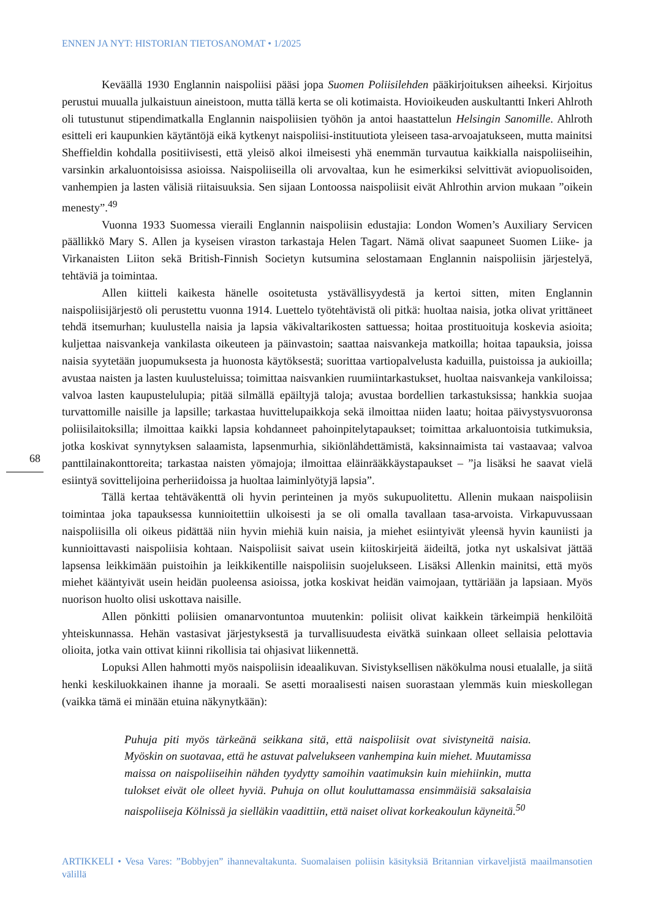ENNEN JA NYT: HISTORIAN TIETOSANOMAT • 1/2025
Keväällä 1930 Englannin naispoliisi pääsi jopa Suomen Poliisilehden pääkirjoituksen aiheeksi. Kirjoitus perustui muualla julkaistuun aineistoon, mutta tällä kerta se oli kotimaista. Hovioikeuden auskultantti Inkeri Ahlroth oli tutustunut stipendimatkalla Englannin naispoliisien työhön ja antoi haastattelun Helsingin Sanomille. Ahlroth esitteli eri kaupunkien käytäntöjä eikä kytkenyt naispoliisi-instituutiota yleiseen tasa-arvoajatukseen, mutta mainitsi Sheffieldin kohdalla positiivisesti, että yleisö alkoi ilmeisesti yhä enemmän turvautua kaikkialla naispoliiseihin, varsinkin arkaluontoisissa asioissa. Naispoliiseilla oli arvovaltaa, kun he esimerkiksi selvittivät aviopuolisoiden, vanhempien ja lasten välisiä riitaisuuksia. Sen sijaan Lontoossa naispoliisit eivät Ahlrothin arvion mukaan ”oikein menesty”.<sup>49</sup>
Vuonna 1933 Suomessa vieraili Englannin naispoliisin edustajia: London Women’s Auxiliary Servicen päällikkö Mary S. Allen ja kyseisen viraston tarkastaja Helen Tagart. Nämä olivat saapuneet Suomen Liike- ja Virkanaisten Liiton sekä British-Finnish Societyn kutsumina selostamaan Englannin naispoliisin järjestelyä, tehtäviä ja toimintaa.
Allen kiitteli kaikesta hänelle osoitetusta ystävällisyydestä ja kertoi sitten, miten Englannin naispoliisijärjestö oli perustettu vuonna 1914. Luettelo työtehtävistä oli pitkä: huoltaa naisia, jotka olivat yrittäneet tehdä itsemurhan; kuulustella naisia ja lapsia väkivaltarikosten sattuessa; hoitaa prostituoituja koskevia asioita; kuljettaa naisvankeja vankilasta oikeuteen ja päinvastoin; saattaa naisvankeja matkoilla; hoitaa tapauksia, joissa naisia syytetään juopumuksesta ja huonosta käytöksestä; suorittaa vartiopalvelusta kaduilla, puistoissa ja aukioilla; avustaa naisten ja lasten kuulusteluissa; toimittaa naisvankien ruumiintarkastukset, huoltaa naisvankeja vankiloissa; valvoa lasten kaupustelulupia; pitää silmällä epäiltyjä taloja; avustaa bordellien tarkastuksissa; hankkia suojaa turvattomille naisille ja lapsille; tarkastaa huvittelupaikkoja sekä ilmoittaa niiden laatu; hoitaa päivystysvuoronsa poliisilaitoksilla; ilmoittaa kaikki lapsia kohdanneet pahoinpitelytapaukset; toimittaa arkaluontoisia tutkimuksia, jotka koskivat synnytyksen salaamista, lapsenmurhia, sikiönlähdettämistä, kaksinnaimista tai vastaavaa; valvoa panttilainakonttoreita; tarkastaa naisten yömajoja; ilmoittaa eläinrääkkäystapaukset – ”ja lisäksi he saavat vielä esiintyä sovittelijoina perheriidoissa ja huoltaa laiminlyötyjä lapsia”.
Tällä kertaa tehtäväkenttä oli hyvin perinteinen ja myös sukupuolitettu. Allenin mukaan naispoliisin toimintaa joka tapauksessa kunnioitettiin ulkoisesti ja se oli omalla tavallaan tasa-arvoista. Virkapuvussaan naispoliisilla oli oikeus pidättää niin hyvin miehiä kuin naisia, ja miehet esiintyivät yleensä hyvin kauniisti ja kunnioittavasti naispoliisia kohtaan. Naispoliisit saivat usein kiitoskirjeitä äideiltä, jotka nyt uskalsivat jättää lapsensa leikkimään puistoihin ja leikkikentille naispoliisin suojelukseen. Lisäksi Allenkin mainitsi, että myös miehet kääntyivät usein heidän puoleensa asioissa, jotka koskivat heidän vaimojaan, tyttäriään ja lapsiaan. Myös nuorison huolto olisi uskottava naisille.
Allen pönkitti poliisien omanarvontuntoa muutenkin: poliisit olivat kaikkein tärkeimpiä henkilöitä yhteiskunnassa. Hehän vastasivat järjestyksestä ja turvallisuudesta eivätkä suinkaan olleet sellaisia pelottavia olioita, jotka vain ottivat kiinni rikollisia tai ohjasivat liikennettä.
Lopuksi Allen hahmotti myös naispoliisin ideaalikuvan. Sivistyksellisen näkökulma nousi etualalle, ja siitä henki keskiluokkainen ihanne ja moraali. Se asetti moraalisesti naisen suorastaan ylemmäs kuin mieskollegan (vaikka tämä ei minään etuina näkynytkään):
Puhuja piti myös tärkeänä seikkana sitä, että naispoliisit ovat sivistyneitä naisia. Myöskin on suotavaa, että he astuvat palvelukseen vanhempina kuin miehet. Muutamissa maissa on naispoliiseihin nähden tyydytty samoihin vaatimuksin kuin miehiinkin, mutta tulokset eivät ole olleet hyviä. Puhuja on ollut kouluttamassa ensimmäisiä saksalaisia naispoliiseja Kölnissä ja sielläkin vaadittiin, että naiset olivat korkeakoulun käyneitä.<sup>50</sup>
68
ARTIKKELI • Vesa Vares: ”Bobbyjen” ihannevaltakunta. Suomalaisen poliisin käsityksiä Britannian virkaveljistä maailmansotien välillä